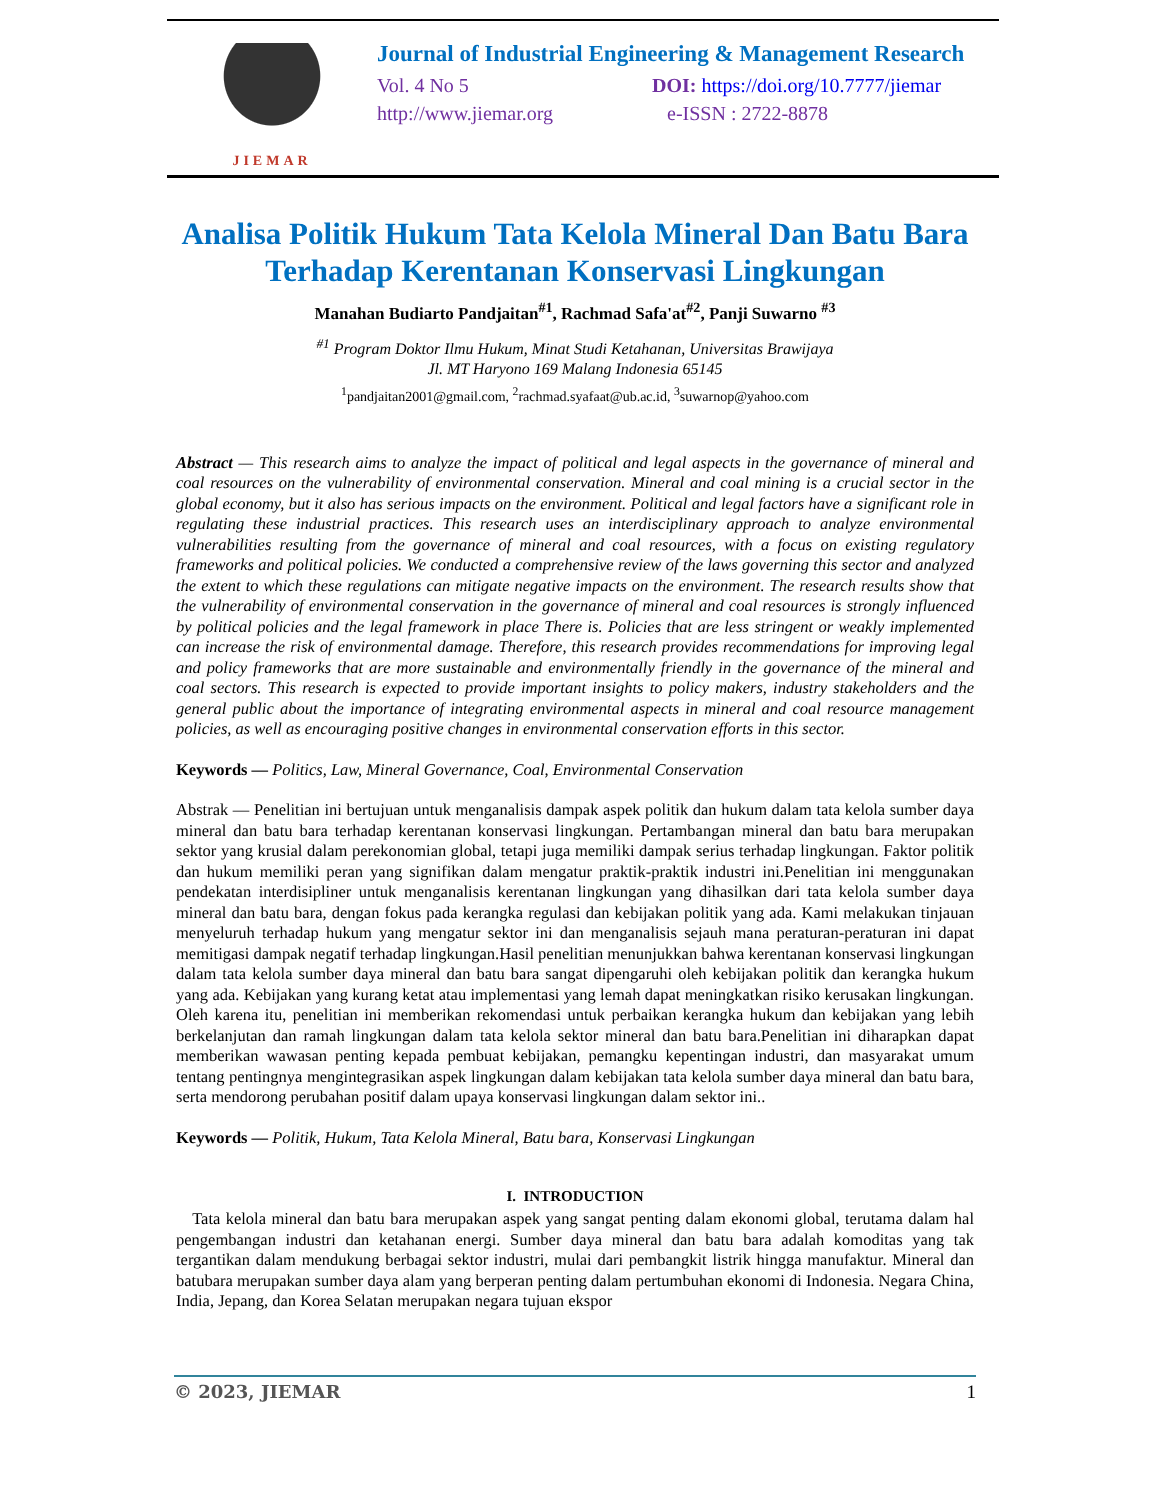JIEMAR
Journal of Industrial Engineering & Management Research
Vol. 4 No 5 DOI: https://doi.org/10.7777/jiemar
http://www.jiemar.org e-ISSN : 2722-8878
Analisa Politik Hukum Tata Kelola Mineral Dan Batu Bara Terhadap Kerentanan Konservasi Lingkungan
Manahan Budiarto Pandjaitan<sup>#1</sup>, Rachmad Safa'at<sup>#2</sup>, Panji Suwarno <sup>#3</sup>
<sup>#1</sup> Program Doktor Ilmu Hukum, Minat Studi Ketahanan, Universitas Brawijaya
Jl. MT Haryono 169 Malang Indonesia 65145
<sup>1</sup> pandjaitan2001@gmail.com, <sup>2</sup>rachmad.syafaat@ub.ac.id, <sup>3</sup>suwarnop@yahoo.com
Abstract — This research aims to analyze the impact of political and legal aspects in the governance of mineral and coal resources on the vulnerability of environmental conservation. Mineral and coal mining is a crucial sector in the global economy, but it also has serious impacts on the environment. Political and legal factors have a significant role in regulating these industrial practices. This research uses an interdisciplinary approach to analyze environmental vulnerabilities resulting from the governance of mineral and coal resources, with a focus on existing regulatory frameworks and political policies. We conducted a comprehensive review of the laws governing this sector and analyzed the extent to which these regulations can mitigate negative impacts on the environment. The research results show that the vulnerability of environmental conservation in the governance of mineral and coal resources is strongly influenced by political policies and the legal framework in place There is. Policies that are less stringent or weakly implemented can increase the risk of environmental damage. Therefore, this research provides recommendations for improving legal and policy frameworks that are more sustainable and environmentally friendly in the governance of the mineral and coal sectors. This research is expected to provide important insights to policy makers, industry stakeholders and the general public about the importance of integrating environmental aspects in mineral and coal resource management policies, as well as encouraging positive changes in environmental conservation efforts in this sector.
Keywords — Politics, Law, Mineral Governance, Coal, Environmental Conservation
Abstrak — Penelitian ini bertujuan untuk menganalisis dampak aspek politik dan hukum dalam tata kelola sumber daya mineral dan batu bara terhadap kerentanan konservasi lingkungan. Pertambangan mineral dan batu bara merupakan sektor yang krusial dalam perekonomian global, tetapi juga memiliki dampak serius terhadap lingkungan. Faktor politik dan hukum memiliki peran yang signifikan dalam mengatur praktik-praktik industri ini.Penelitian ini menggunakan pendekatan interdisipliner untuk menganalisis kerentanan lingkungan yang dihasilkan dari tata kelola sumber daya mineral dan batu bara, dengan fokus pada kerangka regulasi dan kebijakan politik yang ada. Kami melakukan tinjauan menyeluruh terhadap hukum yang mengatur sektor ini dan menganalisis sejauh mana peraturan-peraturan ini dapat memitigasi dampak negatif terhadap lingkungan.Hasil penelitian menunjukkan bahwa kerentanan konservasi lingkungan dalam tata kelola sumber daya mineral dan batu bara sangat dipengaruhi oleh kebijakan politik dan kerangka hukum yang ada. Kebijakan yang kurang ketat atau implementasi yang lemah dapat meningkatkan risiko kerusakan lingkungan. Oleh karena itu, penelitian ini memberikan rekomendasi untuk perbaikan kerangka hukum dan kebijakan yang lebih berkelanjutan dan ramah lingkungan dalam tata kelola sektor mineral dan batu bara.Penelitian ini diharapkan dapat memberikan wawasan penting kepada pembuat kebijakan, pemangku kepentingan industri, dan masyarakat umum tentang pentingnya mengintegrasikan aspek lingkungan dalam kebijakan tata kelola sumber daya mineral dan batu bara, serta mendorong perubahan positif dalam upaya konservasi lingkungan dalam sektor ini..
Keywords — Politik, Hukum, Tata Kelola Mineral, Batu bara, Konservasi Lingkungan
I. INTRODUCTION
Tata kelola mineral dan batu bara merupakan aspek yang sangat penting dalam ekonomi global, terutama dalam hal pengembangan industri dan ketahanan energi. Sumber daya mineral dan batu bara adalah komoditas yang tak tergantikan dalam mendukung berbagai sektor industri, mulai dari pembangkit listrik hingga manufaktur. Mineral dan batubara merupakan sumber daya alam yang berperan penting dalam pertumbuhan ekonomi di Indonesia. Negara China, India, Jepang, dan Korea Selatan merupakan negara tujuan ekspor
© 2023, JIEMAR 1